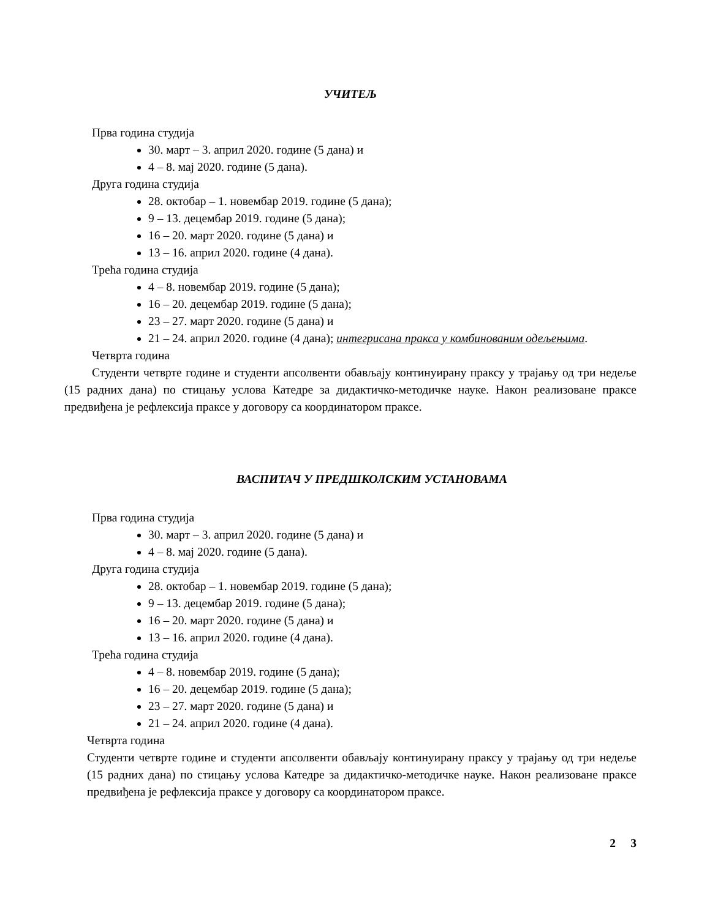УЧИТЕЉ
Прва година студија
30. март – 3. април 2020. године (5 дана) и
4 – 8. мај 2020. године (5 дана).
Друга година студија
28. октобар – 1. новембар 2019. године (5 дана);
9 – 13. децембар 2019. године (5 дана);
16 – 20. март 2020. године (5 дана) и
13 – 16. април 2020. године (4 дана).
Трећа година студија
4 – 8. новембар 2019. године (5 дана);
16 – 20. децембар 2019. године (5 дана);
23 – 27. март 2020. године (5 дана) и
21 – 24. април 2020. године (4 дана); интегрисана пракса у комбинованим одељењима.
Четврта година
Студенти четврте године и студенти апсолвенти обављају континуирану праксу у трајању од три недеље (15 радних дана) по стицању услова Катедре за дидактичко-методичке науке. Након реализоване праксе предвиђена је рефлексија праксе у договору са координатором праксе.
ВАСПИТАЧ У ПРЕДШКОЛСКИМ УСТАНОВАМА
Прва година студија
30. март – 3. април 2020. године (5 дана) и
4 – 8. мај 2020. године (5 дана).
Друга година студија
28. октобар – 1. новембар 2019. године (5 дана);
9 – 13. децембар 2019. године (5 дана);
16 – 20. март 2020. године (5 дана) и
13 – 16. април 2020. године (4 дана).
Трећа година студија
4 – 8. новембар 2019. године (5 дана);
16 – 20. децембар 2019. године (5 дана);
23 – 27. март 2020. године (5 дана) и
21 – 24. април 2020. године (4 дана).
Четврта година
Студенти четврте године и студенти апсолвенти обављају континуирану праксу у трајању од три недеље (15 радних дана) по стицању услова Катедре за дидактичко-методичке науке. Након реализоване праксе предвиђена је рефлексија праксе у договору са координатором праксе.
2 3